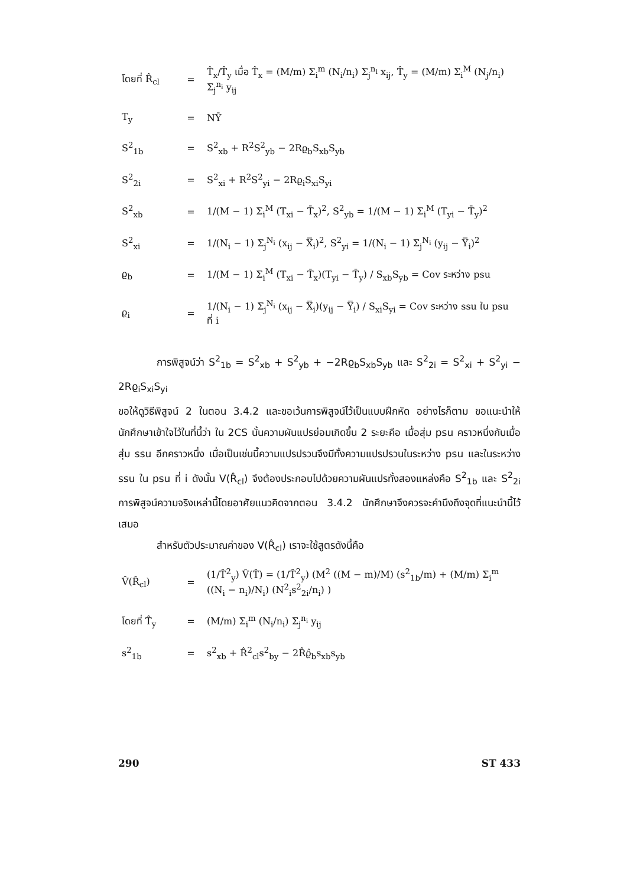| โดยที่ R̂<sub>cl</sub> | = | T̂<sub>x</sub>/T̂<sub>y</sub> เมื่อ T̂<sub>x</sub> = (M/m) Σ<sub>i</sub><sup>m</sup> (N<sub>i</sub>/n<sub>i</sub>) Σ<sub>j</sub><sup>n<sub>i</sub></sup> x<sub>ij</sub>, T̂<sub>y</sub> = (M/m) Σ<sub>i</sub><sup>M</sup> (N<sub>j</sub>/n<sub>i</sub>) Σ<sub>j</sub><sup>n<sub>i</sub></sup> y<sub>ij</sub> |
| T<sub>y</sub> | = | NȲ |
| S<sup>2</sup><sub>1b</sub> | = | S<sup>2</sup><sub>xb</sub> + R<sup>2</sup>S<sup>2</sup><sub>yb</sub> − 2Rϱ<sub>b</sub>S<sub>xb</sub>S<sub>yb</sub> |
| S<sup>2</sup><sub>2i</sub> | = | S<sup>2</sup><sub>xi</sub> + R<sup>2</sup>S<sup>2</sup><sub>yi</sub> − 2Rϱ<sub>i</sub>S<sub>xi</sub>S<sub>yi</sub> |
| S<sup>2</sup><sub>xb</sub> | = | 1/(M − 1) Σ<sub>i</sub><sup>M</sup> (T<sub>xi</sub> − T̄<sub>x</sub>)<sup>2</sup>, S<sup>2</sup><sub>yb</sub> = 1/(M − 1) Σ<sub>i</sub><sup>M</sup> (T<sub>yi</sub> − T̄<sub>y</sub>)<sup>2</sup> |
| S<sup>2</sup><sub>xi</sub> | = | 1/(N<sub>i</sub> − 1) Σ<sub>j</sub><sup>N<sub>i</sub></sup> (x<sub>ij</sub> − X̿<sub>i</sub>)<sup>2</sup>, S<sup>2</sup><sub>yi</sub> = 1/(N<sub>i</sub> − 1) Σ<sub>j</sub><sup>N<sub>i</sub></sup> (y<sub>ij</sub> − Y̿<sub>i</sub>)<sup>2</sup> |
| ϱ<sub>b</sub> | = | 1/(M − 1) Σ<sub>i</sub><sup>M</sup> (T<sub>xi</sub> − T̄<sub>x</sub>)(T<sub>yi</sub> − T̄<sub>y</sub>) / S<sub>xb</sub>S<sub>yb</sub> = Cov ระหว่าง psu |
| ϱ<sub>i</sub> | = | 1/(N<sub>i</sub> − 1) Σ<sub>j</sub><sup>N<sub>i</sub></sup> (x<sub>ij</sub> − X̿<sub>i</sub>)(y<sub>ij</sub> − Y̿<sub>i</sub>) / S<sub>xi</sub>S<sub>yi</sub> = Cov ระหว่าง ssu ใน psu ที่ i |
การพิสูจน์ว่า S<sup>2</sup><sub>1b</sub> = S<sup>2</sup><sub>xb</sub> + S<sup>2</sup><sub>yb</sub> + −2Rϱ<sub>b</sub>S<sub>xb</sub>S<sub>yb</sub> และ S<sup>2</sup><sub>2i</sub> = S<sup>2</sup><sub>xi</sub> + S<sup>2</sup><sub>yi</sub> − 2Rϱ<sub>i</sub>S<sub>xi</sub>S<sub>yi</sub>
ขอให้ดูวิธีพิสูจน์ 2 ในตอน 3.4.2 และขอเว้นการพิสูจน์ไว้เป็นแบบฝึกหัด อย่างไรก็ตาม ขอแนะนำให้นักศึกษาเข้าใจไว้ในที่นี้ว่า ใน 2CS นั้นความผันแปรย่อมเกิดขึ้น 2 ระยะคือ เมื่อสุ่ม psu คราวหนึ่งกับเมื่อสุ่ม ssu อีกคราวหนึ่ง เมื่อเป็นเช่นนี้ความแปรปรวนจึงมีทั้งความแปรปรวนในระหว่าง psu และในระหว่าง ssu ใน psu ที่ i ดังนั้น V(R̂<sub>cl</sub>) จึงต้องประกอบไปด้วยความผันแปรทั้งสองแหล่งคือ S<sup>2</sup><sub>1b</sub> และ S<sup>2</sup><sub>2i</sub> การพิสูจน์ความจริงเหล่านี้โดยอาศัยแนวคิดจากตอน 3.4.2 นักศึกษาจึงควรจะคำนึงถึงจุดที่แนะนำนี้ไว้เสมอ
สำหรับตัวประมาณค่าของ V(R̂<sub>cl</sub>) เราจะใช้สูตรดังนี้คือ
| V̂(R̂<sub>cl</sub>) | = | (1/T̂<sup>2</sup><sub>y</sub>) V̂(T̂) = (1/T̂<sup>2</sup><sub>y</sub>) (M<sup>2</sup> ((M − m)/M) (s<sup>2</sup><sub>1b</sub>/m) + (M/m) Σ<sub>i</sub><sup>m</sup> ((N<sub>i</sub> − n<sub>i</sub>)/N<sub>i</sub>) (N<sup>2</sup><sub>i</sub>s<sup>2</sup><sub>2i</sub>/n<sub>i</sub>) ) |
| โดยที่ T̂<sub>y</sub> | = | (M/m) Σ<sub>i</sub><sup>m</sup> (N<sub>i</sub>/n<sub>i</sub>) Σ<sub>j</sub><sup>n<sub>i</sub></sup> y<sub>ij</sub> |
| s<sup>2</sup><sub>1b</sub> | = | s<sup>2</sup><sub>xb</sub> + R̂<sup>2</sup><sub>cl</sub>s<sup>2</sup><sub>by</sub> − 2R̂ϱ̂<sub>b</sub>s<sub>xb</sub>s<sub>yb</sub> |
290 ST 433